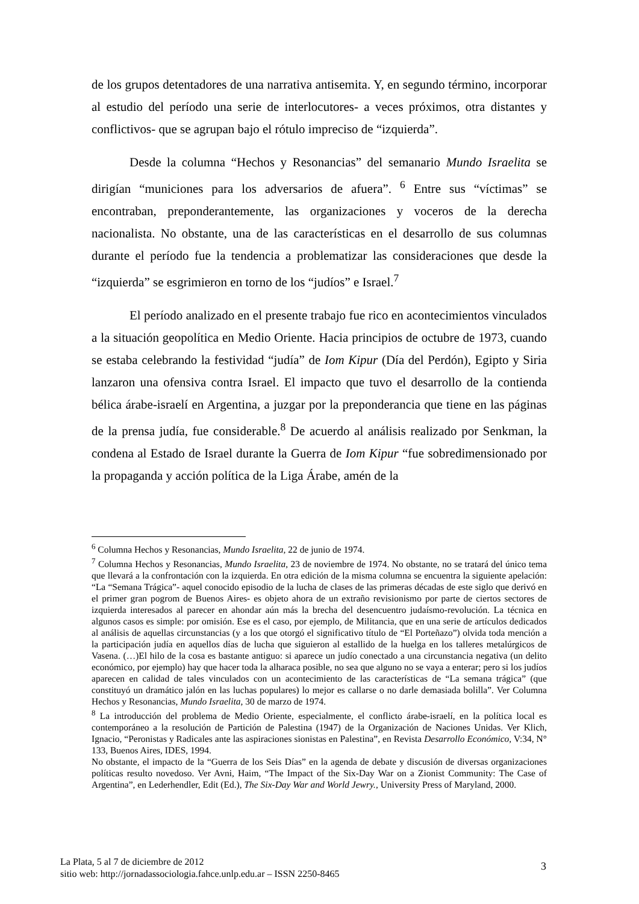de los grupos detentadores de una narrativa antisemita. Y, en segundo término, incorporar al estudio del período una serie de interlocutores- a veces próximos, otra distantes y conflictivos- que se agrupan bajo el rótulo impreciso de “izquierda”.
Desde la columna “Hechos y Resonancias” del semanario Mundo Israelita se dirigían “municiones para los adversarios de afuera”. <sup>6</sup> Entre sus “víctimas” se encontraban, preponderantemente, las organizaciones y voceros de la derecha nacionalista. No obstante, una de las características en el desarrollo de sus columnas durante el período fue la tendencia a problematizar las consideraciones que desde la “izquierda” se esgrimieron en torno de los “judíos” e Israel.<sup>7</sup>
El período analizado en el presente trabajo fue rico en acontecimientos vinculados a la situación geopolítica en Medio Oriente. Hacia principios de octubre de 1973, cuando se estaba celebrando la festividad “judía” de Iom Kipur (Día del Perdón), Egipto y Siria lanzaron una ofensiva contra Israel. El impacto que tuvo el desarrollo de la contienda bélica árabe-israelí en Argentina, a juzgar por la preponderancia que tiene en las páginas de la prensa judía, fue considerable.<sup>8</sup> De acuerdo al análisis realizado por Senkman, la condena al Estado de Israel durante la Guerra de Iom Kipur “fue sobredimensionado por la propaganda y acción política de la Liga Árabe, amén de la
<sup>6</sup> Columna Hechos y Resonancias, Mundo Israelita, 22 de junio de 1974.
<sup>7</sup> Columna Hechos y Resonancias, Mundo Israelita, 23 de noviembre de 1974. No obstante, no se tratará del único tema que llevará a la confrontación con la izquierda. En otra edición de la misma columna se encuentra la siguiente apelación: “La “Semana Trágica”- aquel conocido episodio de la lucha de clases de las primeras décadas de este siglo que derivó en el primer gran pogrom de Buenos Aires- es objeto ahora de un extraño revisionismo por parte de ciertos sectores de izquierda interesados al parecer en ahondar aún más la brecha del desencuentro judaísmo-revolución. La técnica en algunos casos es simple: por omisión. Ese es el caso, por ejemplo, de Militancia, que en una serie de artículos dedicados al análisis de aquellas circunstancias (y a los que otorgó el significativo título de “El Porteñazo”) olvida toda mención a la participación judía en aquellos días de lucha que siguieron al estallido de la huelga en los talleres metalúrgicos de Vasena. (…)El hilo de la cosa es bastante antiguo: si aparece un judío conectado a una circunstancia negativa (un delito económico, por ejemplo) hay que hacer toda la alharaca posible, no sea que alguno no se vaya a enterar; pero si los judíos aparecen en calidad de tales vinculados con un acontecimiento de las características de “La semana trágica” (que constituyó un dramático jalón en las luchas populares) lo mejor es callarse o no darle demasiada bolilla”. Ver Columna Hechos y Resonancias, Mundo Israelita, 30 de marzo de 1974.
<sup>8</sup> La introducción del problema de Medio Oriente, especialmente, el conflicto árabe-israelí, en la política local es contemporáneo a la resolución de Partición de Palestina (1947) de la Organización de Naciones Unidas. Ver Klich, Ignacio, “Peronistas y Radicales ante las aspiraciones sionistas en Palestina”, en Revista Desarrollo Económico, V:34, N° 133, Buenos Aires, IDES, 1994.
No obstante, el impacto de la “Guerra de los Seis Días” en la agenda de debate y discusión de diversas organizaciones políticas resulto novedoso. Ver Avni, Haim, “The Impact of the Six-Day War on a Zionist Community: The Case of Argentina”, en Lederhendler, Edit (Ed.), The Six-Day War and World Jewry., University Press of Maryland, 2000.
La Plata, 5 al 7 de diciembre de 2012
sitio web: http://jornadassociologia.fahce.unlp.edu.ar – ISSN 2250-8465
3